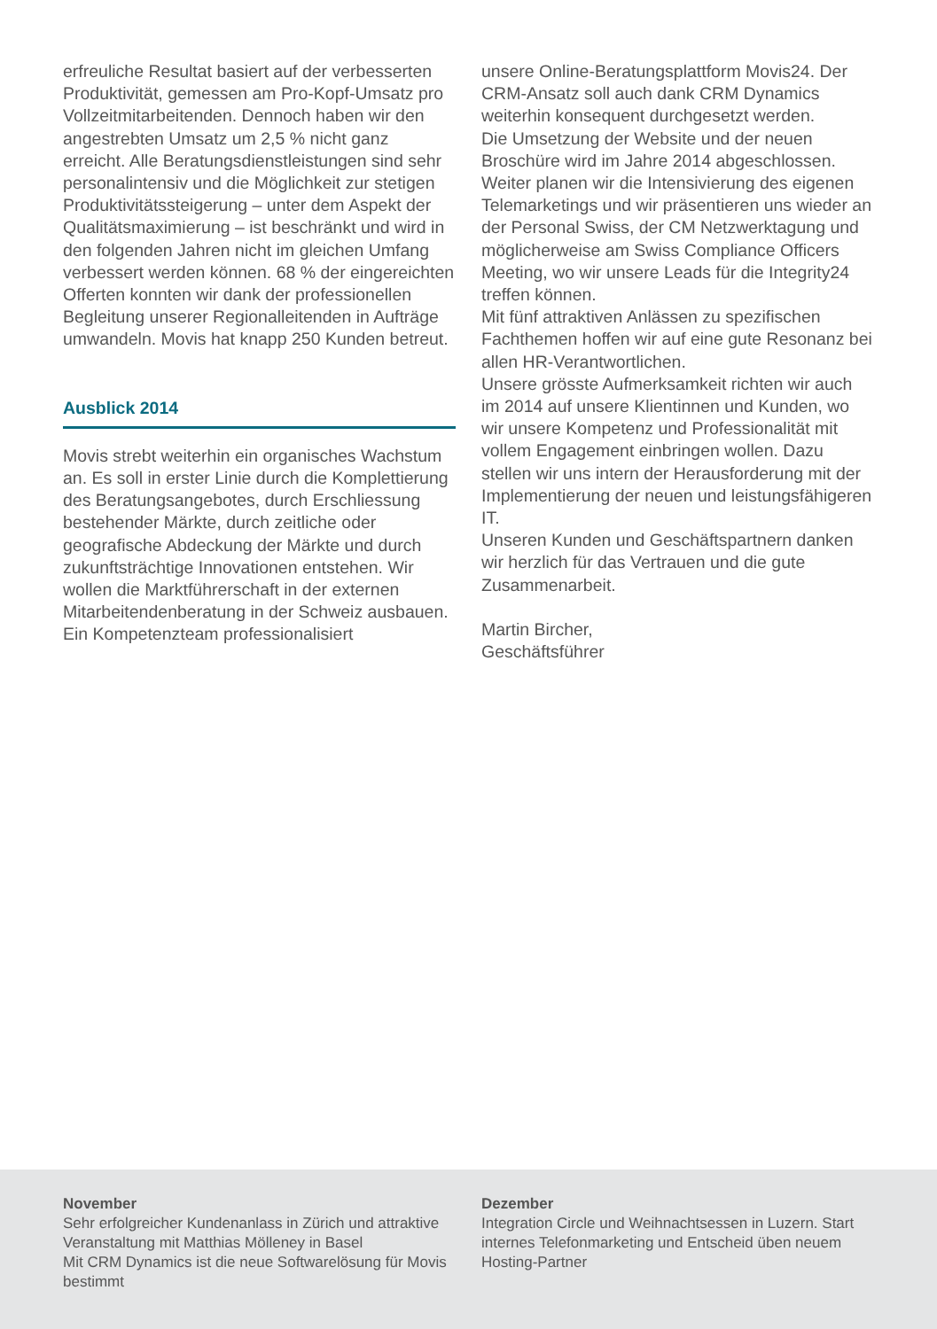erfreuliche Resultat basiert auf der verbesserten Produktivität, gemessen am Pro-Kopf-Umsatz pro Vollzeitmitarbeitenden. Dennoch haben wir den angestrebten Umsatz um 2,5 % nicht ganz erreicht. Alle Beratungsdienstleistungen sind sehr personalintensiv und die Möglichkeit zur stetigen Produktivitätssteigerung – unter dem Aspekt der Qualitätsmaximierung – ist beschränkt und wird in den folgenden Jahren nicht im gleichen Umfang verbessert werden können. 68 % der eingereichten Offerten konnten wir dank der professionellen Begleitung unserer Regionalleitenden in Aufträge umwandeln. Movis hat knapp 250 Kunden betreut.
Ausblick 2014
Movis strebt weiterhin ein organisches Wachstum an. Es soll in erster Linie durch die Komplettierung des Beratungsangebotes, durch Erschliessung bestehender Märkte, durch zeitliche oder geografische Abdeckung der Märkte und durch zukunftsträchtige Innovationen entstehen. Wir wollen die Marktführerschaft in der externen Mitarbeitendenberatung in der Schweiz ausbauen. Ein Kompetenzteam professionalisiert
unsere Online-Beratungsplattform Movis24. Der CRM-Ansatz soll auch dank CRM Dynamics weiterhin konsequent durchgesetzt werden.
Die Umsetzung der Website und der neuen Broschüre wird im Jahre 2014 abgeschlossen. Weiter planen wir die Intensivierung des eigenen Telemarketings und wir präsentieren uns wieder an der Personal Swiss, der CM Netzwerktagung und möglicherweise am Swiss Compliance Officers Meeting, wo wir unsere Leads für die Integrity24 treffen können.
Mit fünf attraktiven Anlässen zu spezifischen Fachthemen hoffen wir auf eine gute Resonanz bei allen HR-Verantwortlichen.
Unsere grösste Aufmerksamkeit richten wir auch im 2014 auf unsere Klientinnen und Kunden, wo wir unsere Kompetenz und Professionalität mit vollem Engagement einbringen wollen. Dazu stellen wir uns intern der Herausforderung mit der Implementierung der neuen und leistungsfähigeren IT.
Unseren Kunden und Geschäftspartnern danken wir herzlich für das Vertrauen und die gute Zusammenarbeit.
Martin Bircher,
Geschäftsführer
November
Sehr erfolgreicher Kundenanlass in Zürich und attraktive Veranstaltung mit Matthias Mölleney in Basel
Mit CRM Dynamics ist die neue Softwarelösung für Movis bestimmt
Dezember
Integration Circle und Weihnachtsessen in Luzern. Start internes Telefonmarketing und Entscheid üben neuem Hosting-Partner